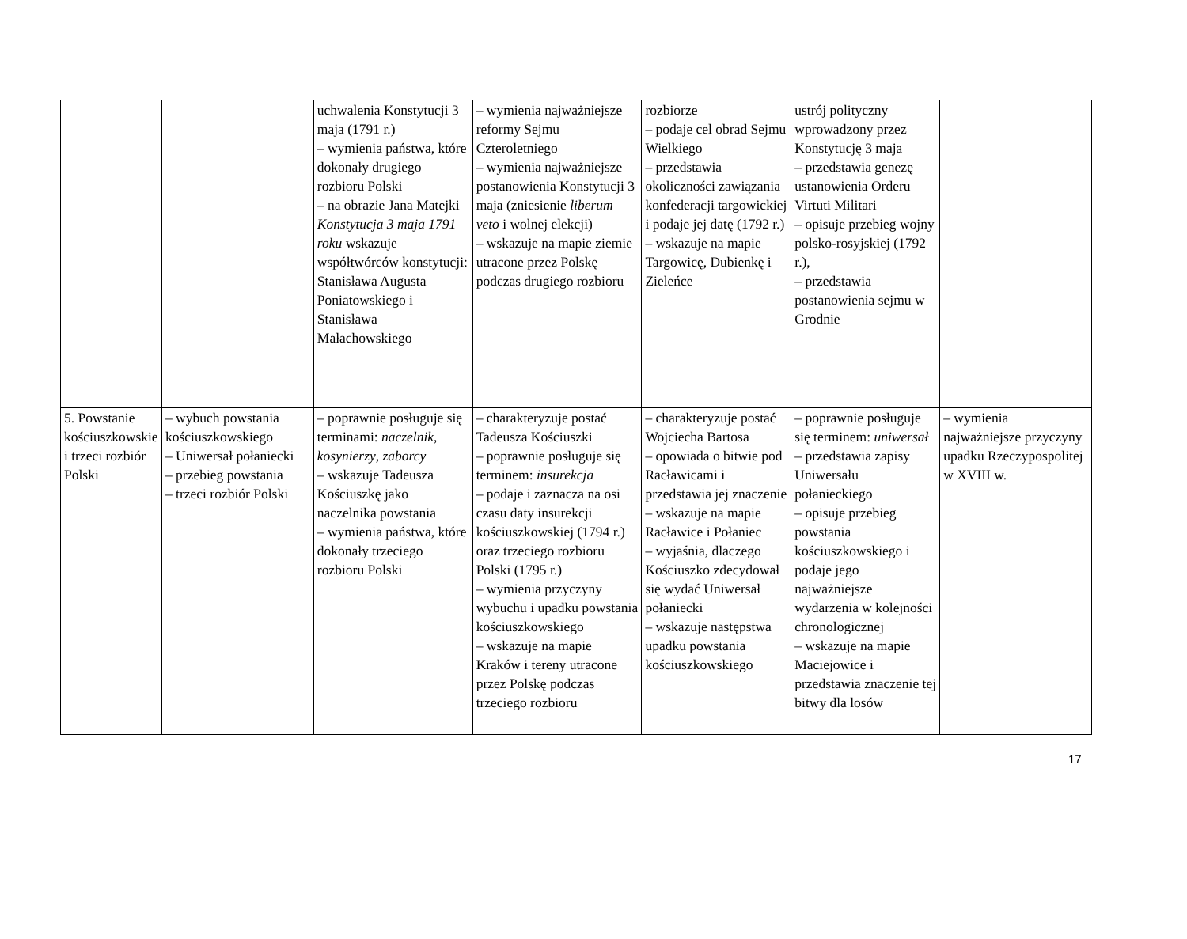| | | uchwalenia Konstytucji 3 maja (1791 r.) – wymienia państwa, które dokonały drugiego rozbioru Polski – na obrazie Jana Matejki Konstytucja 3 maja 1791 roku wskazuje współtwórców konstytucji: Stanisława Augusta Poniatowskiego i Stanisława Małachowskiego | – wymienia najważniejsze reformy Sejmu Czteroletniego – wymienia najważniejsze postanowienia Konstytucji 3 maja (zniesienie liberum veto i wolnej elekcji) – wskazuje na mapie ziemie utracone przez Polskę podczas drugiego rozbioru | rozbiorze – podaje cel obrad Sejmu Wielkiego – przedstawia okoliczności zawiązania konfederacji targowickiej i podaje jej datę (1792 r.) – wskazuje na mapie Targowicę, Dubienkę i Zieleńce | ustrój polityczny wprowadzony przez Konstytucję 3 maja – przedstawia genezę ustanowienia Orderu Virtuti Militari – opisuje przebieg wojny polsko-rosyjskiej (1792 r.), – przedstawia postanowienia sejmu w Grodnie | |
| 5. Powstanie kościuszkowskie i trzeci rozbiór Polski | – wybuch powstania kościuszkowskiego – Uniwersał połaniecki – przebieg powstania – trzeci rozbiór Polski | – poprawnie posługuje się terminami: naczelnik , kosynierzy , zaborcy – wskazuje Tadeusza Kościuszkę jako naczelnika powstania – wymienia państwa, które dokonały trzeciego rozbioru Polski | – charakteryzuje postać Tadeusza Kościuszki – poprawnie posługuje się terminem: insurekcja – podaje i zaznacza na osi czasu daty insurekcji kościuszkowskiej (1794 r.) oraz trzeciego rozbioru Polski (1795 r.) – wymienia przyczyny wybuchu i upadku powstania kościuszkowskiego – wskazuje na mapie Kraków i tereny utracone przez Polskę podczas trzeciego rozbioru | – charakteryzuje postać Wojciecha Bartosa – opowiada o bitwie pod Racławicami i przedstawia jej znaczenie – wskazuje na mapie Racławice i Połaniec – wyjaśnia, dlaczego Kościuszko zdecydował się wydać Uniwersał połaniecki – wskazuje następstwa upadku powstania kościuszkowskiego | – poprawnie posługuje się terminem: uniwersał – przedstawia zapisy Uniwersału połanieckiego – opisuje przebieg powstania kościuszkowskiego i podaje jego najważniejsze wydarzenia w kolejności chronologicznej – wskazuje na mapie Maciejowice i przedstawia znaczenie tej bitwy dla losów | – wymienia najważniejsze przyczyny upadku Rzeczypospolitej w XVIII w. |
17